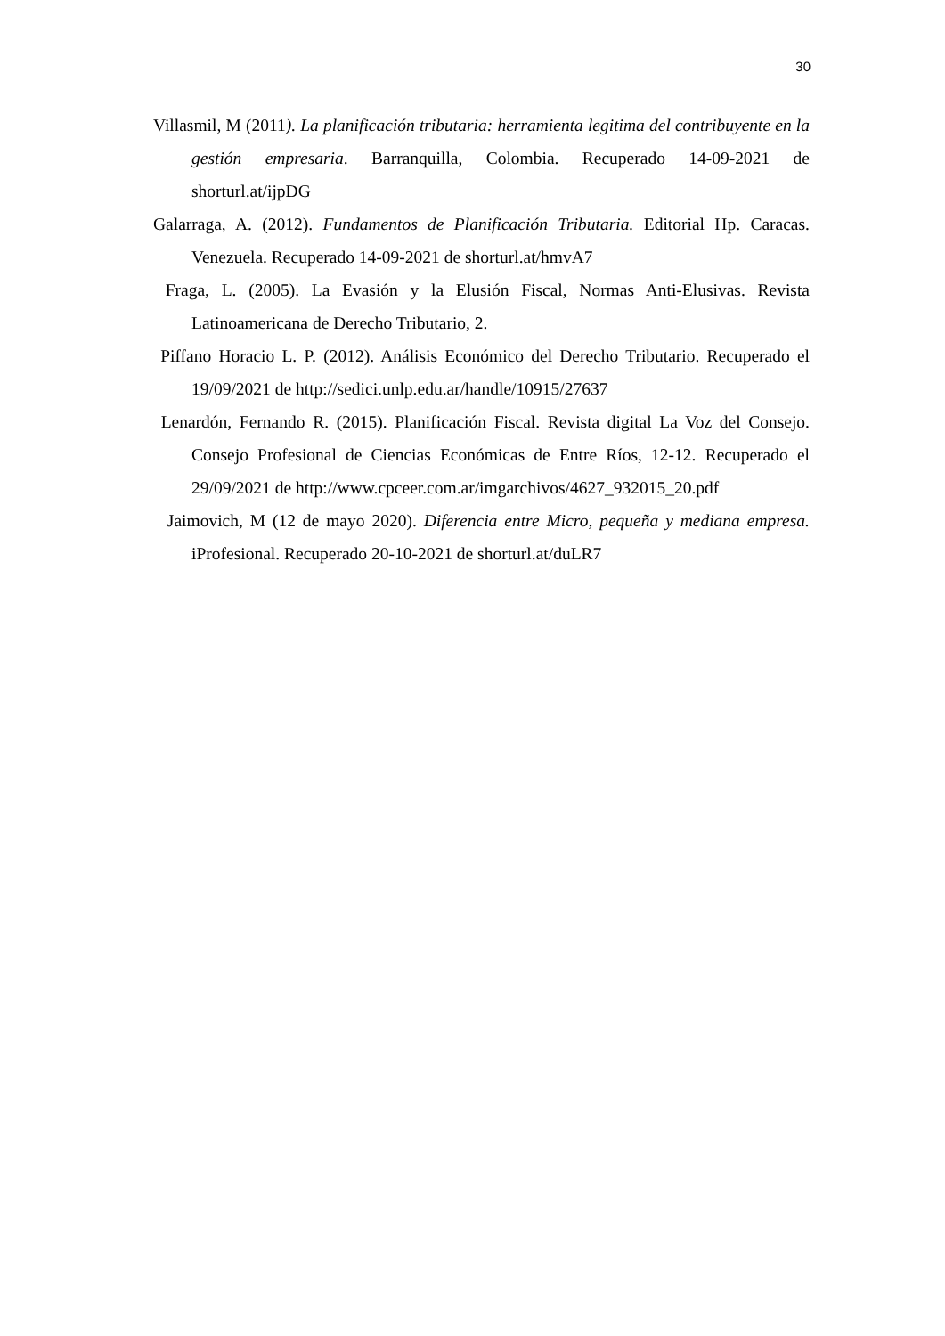30
Villasmil, M (2011). La planificación tributaria: herramienta legitima del contribuyente en la gestión empresaria. Barranquilla, Colombia. Recuperado 14-09-2021 de shorturl.at/ijpDG
Galarraga, A. (2012). Fundamentos de Planificación Tributaria. Editorial Hp. Caracas. Venezuela. Recuperado 14-09-2021 de shorturl.at/hmvA7
Fraga, L. (2005). La Evasión y la Elusión Fiscal, Normas Anti-Elusivas. Revista Latinoamericana de Derecho Tributario, 2.
Piffano Horacio L. P. (2012). Análisis Económico del Derecho Tributario. Recuperado el 19/09/2021 de http://sedici.unlp.edu.ar/handle/10915/27637
Lenardón, Fernando R. (2015). Planificación Fiscal. Revista digital La Voz del Consejo. Consejo Profesional de Ciencias Económicas de Entre Ríos, 12-12. Recuperado el 29/09/2021 de http://www.cpceer.com.ar/imgarchivos/4627_932015_20.pdf
Jaimovich, M (12 de mayo 2020). Diferencia entre Micro, pequeña y mediana empresa. iProfesional. Recuperado 20-10-2021 de shorturl.at/duLR7